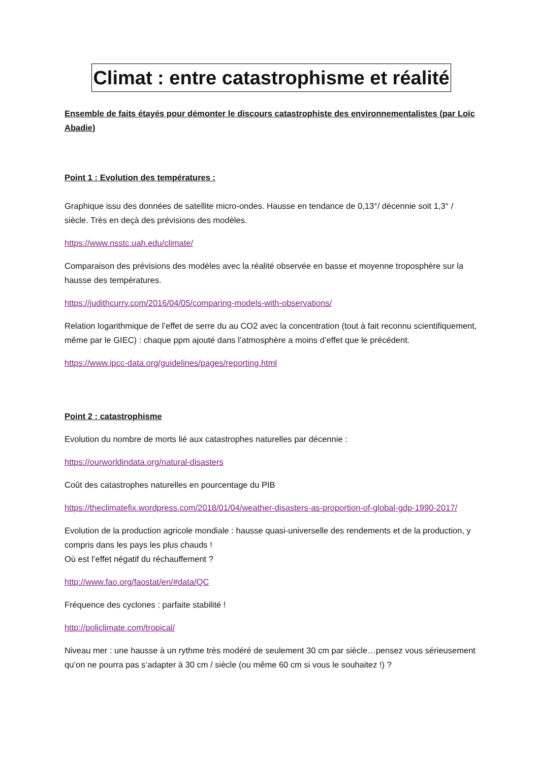Climat : entre catastrophisme et réalité
Ensemble de faits étayés pour démonter le discours catastrophiste des environnementalistes (par Loïc Abadie)
Point 1 : Evolution des températures :
Graphique issu des données de satellite micro-ondes. Hausse en tendance de 0,13°/ décennie soit 1,3° / siècle. Très en deçà des prévisions des modèles.
https://www.nsstc.uah.edu/climate/
Comparaison des prévisions des modèles avec la réalité observée en basse et moyenne troposphère sur la hausse des températures.
https://judithcurry.com/2016/04/05/comparing-models-with-observations/
Relation logarithmique de l’effet de serre du au CO2 avec la concentration (tout à fait reconnu scientifiquement, même par le GIEC) : chaque ppm ajouté dans l’atmosphère a moins d’effet que le précédent.
https://www.ipcc-data.org/guidelines/pages/reporting.html
Point 2 : catastrophisme
Evolution du nombre de morts lié aux catastrophes naturelles par décennie :
https://ourworldindata.org/natural-disasters
Coût des catastrophes naturelles en pourcentage du PIB
https://theclimatefix.wordpress.com/2018/01/04/weather-disasters-as-proportion-of-global-gdp-1990-2017/
Evolution de la production agricole mondiale : hausse quasi-universelle des rendements et de la production, y compris dans les pays les plus chauds !
Où est l’effet négatif du réchauffement ?
http://www.fao.org/faostat/en/#data/QC
Fréquence des cyclones : parfaite stabilité !
http://policlimate.com/tropical/
Niveau mer : une hausse à un rythme très modéré de seulement 30 cm par siècle…pensez vous sérieusement qu’on ne pourra pas s’adapter à 30 cm / siècle (ou même 60 cm si vous le souhaitez !) ?